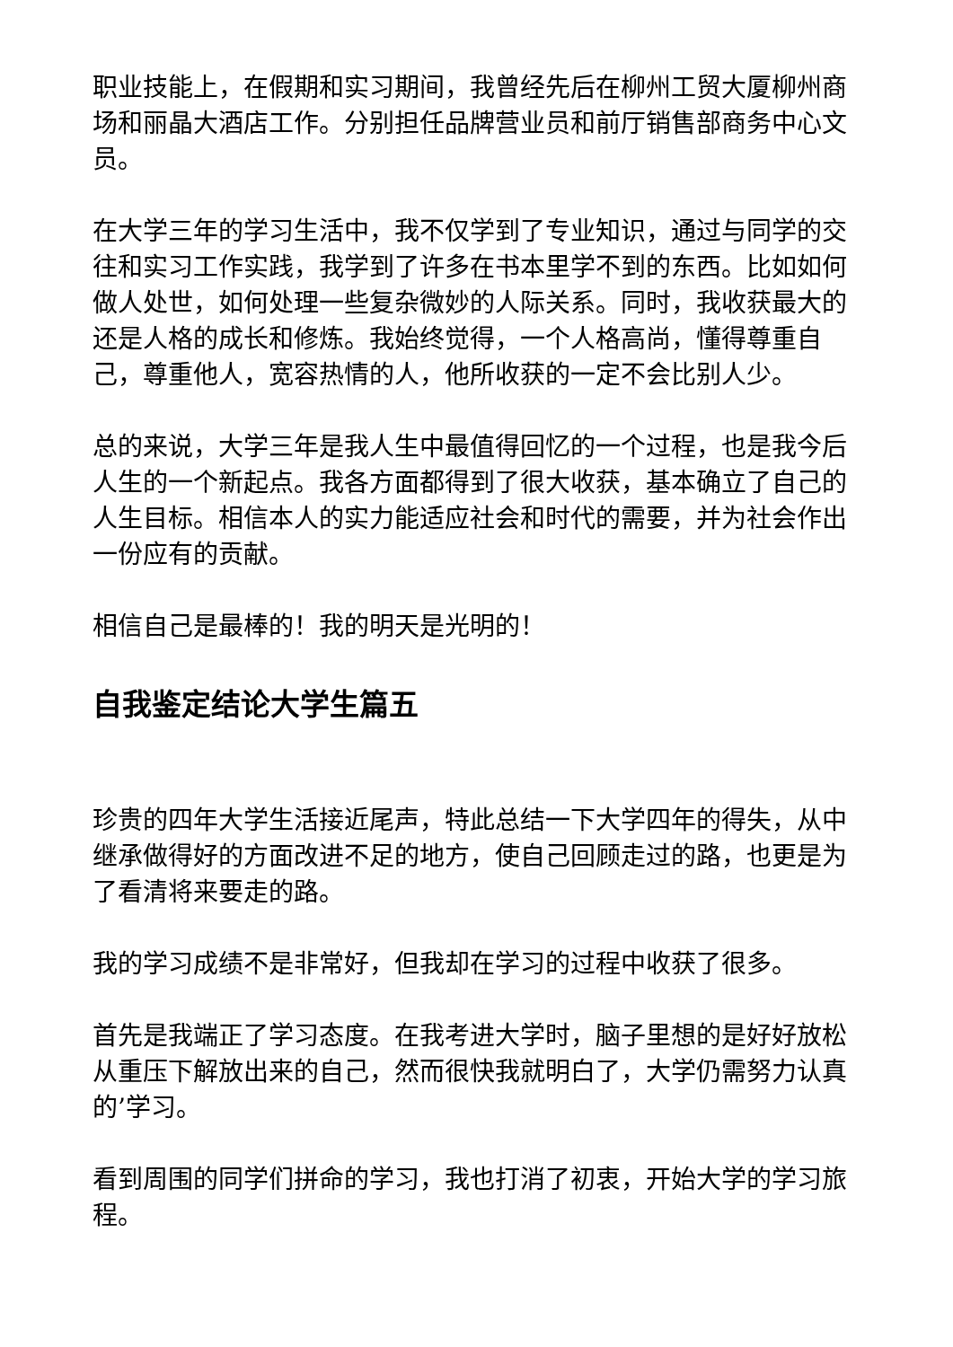职业技能上，在假期和实习期间，我曾经先后在柳州工贸大厦柳州商场和丽晶大酒店工作。分别担任品牌营业员和前厅销售部商务中心文员。
在大学三年的学习生活中，我不仅学到了专业知识，通过与同学的交往和实习工作实践，我学到了许多在书本里学不到的东西。比如如何做人处世，如何处理一些复杂微妙的人际关系。同时，我收获最大的还是人格的成长和修炼。我始终觉得，一个人格高尚，懂得尊重自己，尊重他人，宽容热情的人，他所收获的一定不会比别人少。
总的来说，大学三年是我人生中最值得回忆的一个过程，也是我今后人生的一个新起点。我各方面都得到了很大收获，基本确立了自己的人生目标。相信本人的实力能适应社会和时代的需要，并为社会作出一份应有的贡献。
相信自己是最棒的！我的明天是光明的！
自我鉴定结论大学生篇五
珍贵的四年大学生活接近尾声，特此总结一下大学四年的得失，从中继承做得好的方面改进不足的地方，使自己回顾走过的路，也更是为了看清将来要走的路。
我的学习成绩不是非常好，但我却在学习的过程中收获了很多。
首先是我端正了学习态度。在我考进大学时，脑子里想的是好好放松从重压下解放出来的自己，然而很快我就明白了，大学仍需努力认真的’学习。
看到周围的同学们拼命的学习，我也打消了初衷，开始大学的学习旅程。